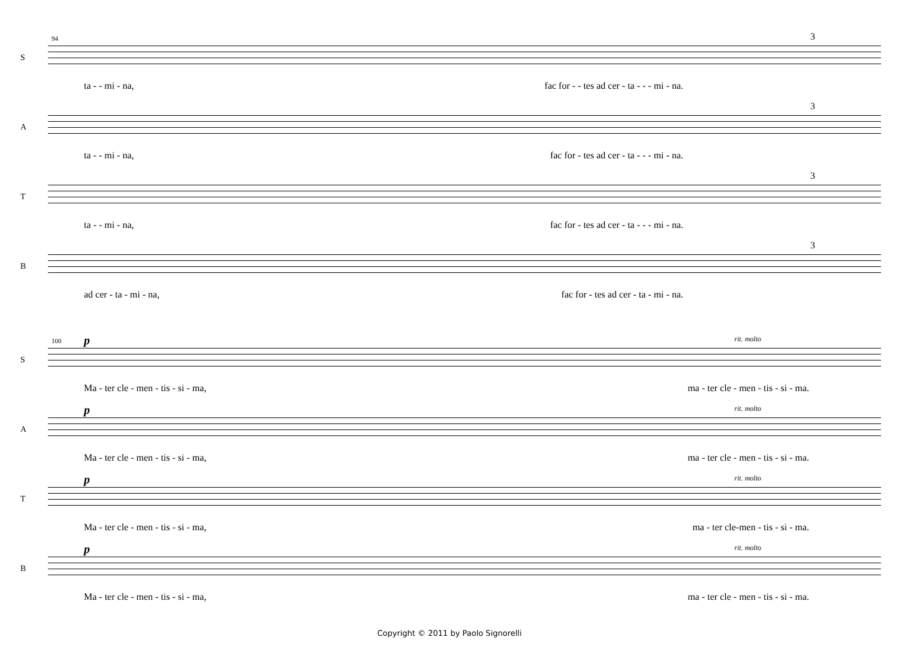94
S
3
ta - - mi - na, fac for - - tes ad cer - ta - - - mi - na.
A
3
ta - - mi - na, fac for - tes ad cer - ta - - - mi - na.
T
3
ta - - mi - na, fac for - tes ad cer - ta - - - mi - na.
B
3
ad cer - ta - mi - na, fac for - tes ad cer - ta - mi - na.
100 p rit. molto
S
Ma - ter cle - men - tis - si - ma, ma - ter cle - men - tis - si - ma.
p rit. molto
A
Ma - ter cle - men - tis - si - ma, ma - ter cle - men - tis - si - ma.
p rit. molto
T
Ma - ter cle - men - tis - si - ma, ma - ter cle-men - tis - si - ma.
p rit. molto
B
Ma - ter cle - men - tis - si - ma, ma - ter cle - men - tis - si - ma.
Copyright © 2011 by Paolo Signorelli